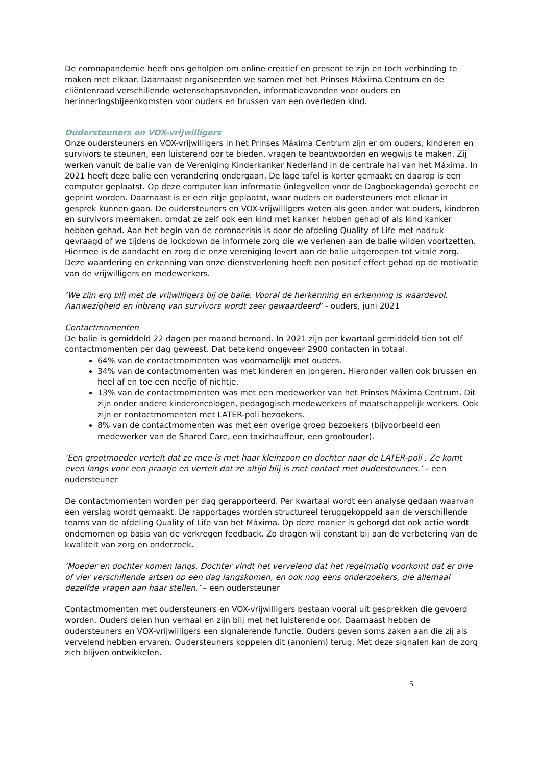De coronapandemie heeft ons geholpen om online creatief en present te zijn en toch verbinding te maken met elkaar. Daarnaast organiseerden we samen met het Prinses Máxima Centrum en de cliëntenraad verschillende wetenschapsavonden, informatieavonden voor ouders en herinneringsbijeenkomsten voor ouders en brussen van een overleden kind.
Oudersteuners en VOX-vrijwilligers
Onze oudersteuners en VOX-vrijwilligers in het Prinses Máxima Centrum zijn er om ouders, kinderen en survivors te steunen, een luisterend oor te bieden, vragen te beantwoorden en wegwijs te maken. Zij werken vanuit de balie van de Vereniging Kinderkanker Nederland in de centrale hal van het Máxima. In 2021 heeft deze balie een verandering ondergaan. De lage tafel is korter gemaakt en daarop is een computer geplaatst. Op deze computer kan informatie (inlegvellen voor de Dagboekagenda) gezocht en geprint worden. Daarnaast is er een zitje geplaatst, waar ouders en oudersteuners met elkaar in gesprek kunnen gaan. De oudersteuners en VOX-vrijwilligers weten als geen ander wat ouders, kinderen en survivors meemaken, omdat ze zelf ook een kind met kanker hebben gehad of als kind kanker hebben gehad. Aan het begin van de coronacrisis is door de afdeling Quality of Life met nadruk gevraagd of we tijdens de lockdown de informele zorg die we verlenen aan de balie wilden voortzetten. Hiermee is de aandacht en zorg die onze vereniging levert aan de balie uitgeroepen tot vitale zorg. Deze waardering en erkenning van onze dienstverlening heeft een positief effect gehad op de motivatie van de vrijwilligers en medewerkers.
‘We zijn erg blij met de vrijwilligers bij de balie. Vooral de herkenning en erkenning is waardevol. Aanwezigheid en inbreng van survivors wordt zeer gewaardeerd’ - ouders, juni 2021
Contactmomenten
De balie is gemiddeld 22 dagen per maand bemand. In 2021 zijn per kwartaal gemiddeld tien tot elf contactmomenten per dag geweest. Dat betekend ongeveer 2900 contacten in totaal.
64% van de contactmomenten was voornamelijk met ouders.
34% van de contactmomenten was met kinderen en jongeren. Hieronder vallen ook brussen en heel af en toe een neefje of nichtje.
13% van de contactmomenten was met een medewerker van het Prinses Máxima Centrum. Dit zijn onder andere kinderoncologen, pedagogisch medewerkers of maatschappelijk werkers. Ook zijn er contactmomenten met LATER-poli bezoekers.
8% van de contactmomenten was met een overige groep bezoekers (bijvoorbeeld een medewerker van de Shared Care, een taxichauffeur, een grootouder).
‘Een grootmoeder vertelt dat ze mee is met haar kleinzoon en dochter naar de LATER-poli . Ze komt even langs voor een praatje en vertelt dat ze altijd blij is met contact met oudersteuners.’ – een oudersteuner
De contactmomenten worden per dag gerapporteerd. Per kwartaal wordt een analyse gedaan waarvan een verslag wordt gemaakt. De rapportages worden structureel teruggekoppeld aan de verschillende teams van de afdeling Quality of Life van het Máxima. Op deze manier is geborgd dat ook actie wordt ondernomen op basis van de verkregen feedback. Zo dragen wij constant bij aan de verbetering van de kwaliteit van zorg en onderzoek.
‘Moeder en dochter komen langs. Dochter vindt het vervelend dat het regelmatig voorkomt dat er drie of vier verschillende artsen op een dag langskomen, en ook nog eens onderzoekers, die allemaal dezelfde vragen aan haar stellen.’ – een oudersteuner
Contactmomenten met oudersteuners en VOX-vrijwilligers bestaan vooral uit gesprekken die gevoerd worden. Ouders delen hun verhaal en zijn blij met het luisterende oor. Daarnaast hebben de oudersteuners en VOX-vrijwilligers een signalerende functie. Ouders geven soms zaken aan die zij als vervelend hebben ervaren. Oudersteuners koppelen dit (anoniem) terug. Met deze signalen kan de zorg zich blijven ontwikkelen.
5